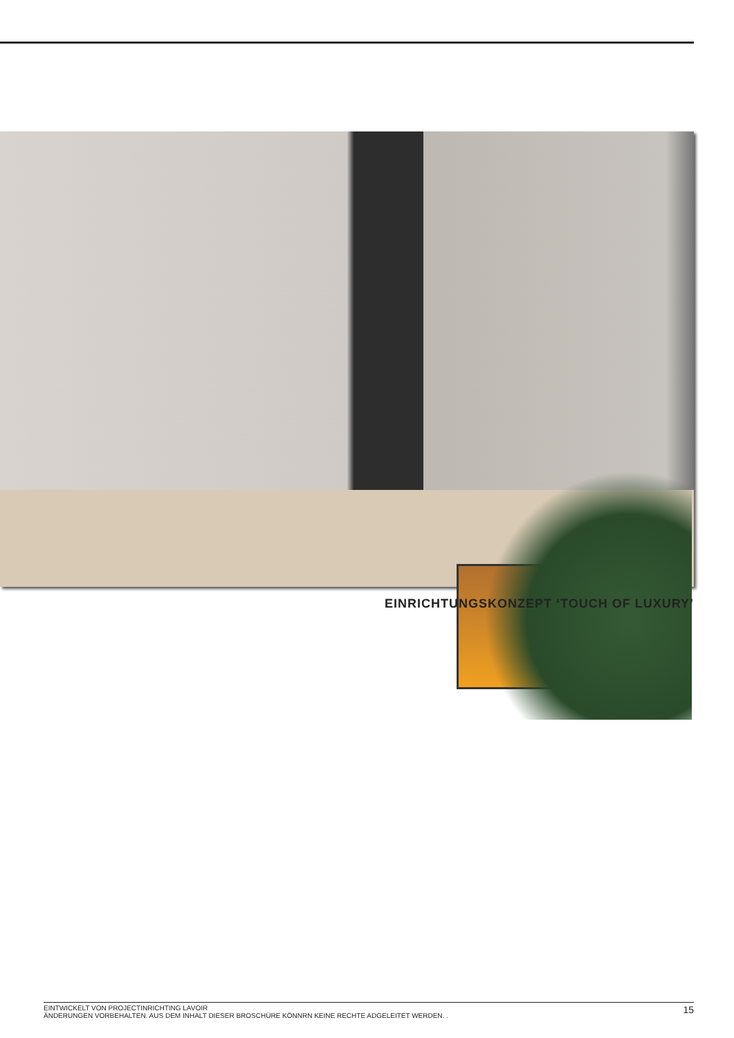EINRICHTUNGSKONZEPT ‘TOUCH OF LUXURY’
EINTWICKELT VON PROJECTINRICHTING LAVOIR
ÄNDERUNGEN VORBEHALTEN. AUS DEM INHALT DIESER BROSCHÜRE KÖNNRN KEINE RECHTE ADGELEITET WERDEN. .
15